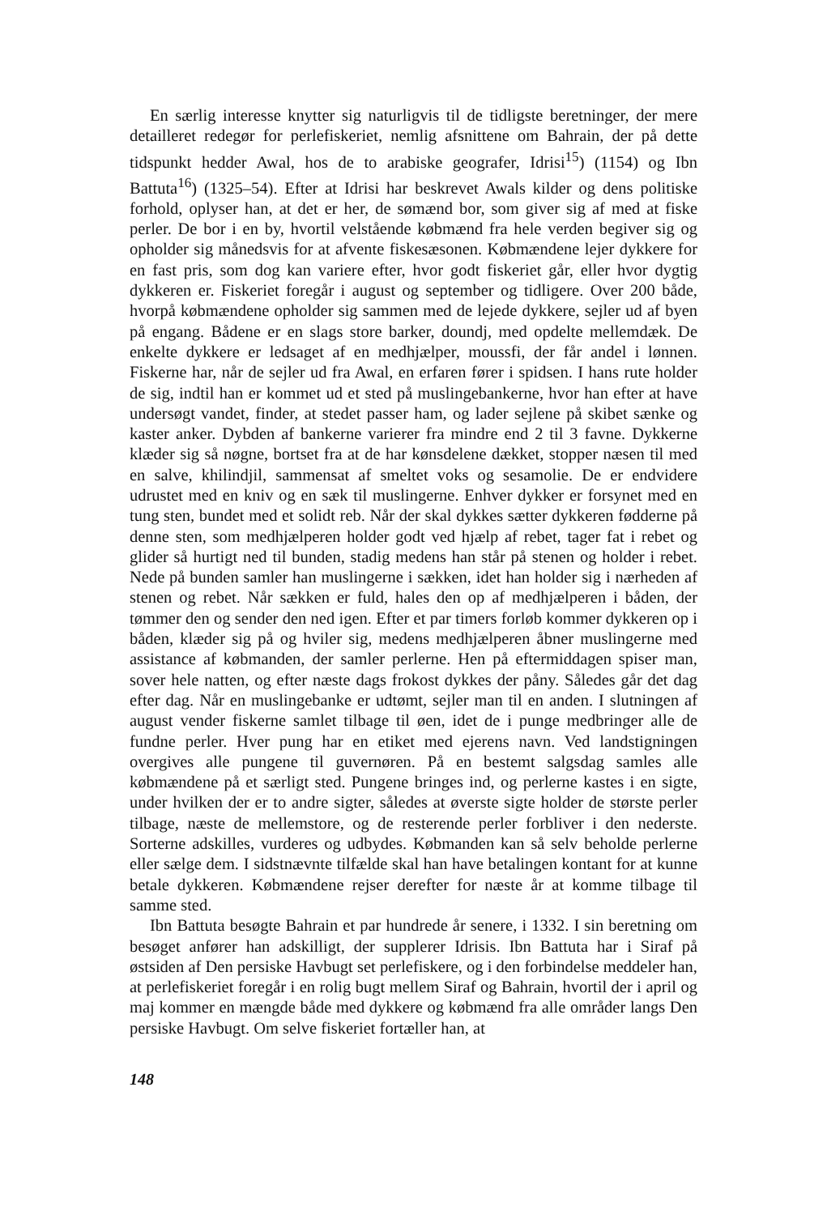En særlig interesse knytter sig naturligvis til de tidligste beretninger, der mere detailleret redegør for perlefiskeriet, nemlig afsnittene om Bahrain, der på dette tidspunkt hedder Awal, hos de to arabiske geografer, Idrisi<sup>15</sup>) (1154) og Ibn Battuta<sup>16</sup>) (1325–54). Efter at Idrisi har beskrevet Awals kilder og dens politiske forhold, oplyser han, at det er her, de sømænd bor, som giver sig af med at fiske perler. De bor i en by, hvortil velstående købmænd fra hele verden begiver sig og opholder sig månedsvis for at afvente fiskesæsonen. Købmændene lejer dykkere for en fast pris, som dog kan variere efter, hvor godt fiskeriet går, eller hvor dygtig dykkeren er. Fiskeriet foregår i august og september og tidligere. Over 200 både, hvorpå købmændene opholder sig sammen med de lejede dykkere, sejler ud af byen på engang. Bådene er en slags store barker, doundj, med opdelte mellemdæk. De enkelte dykkere er ledsaget af en medhjælper, moussfi, der får andel i lønnen. Fiskerne har, når de sejler ud fra Awal, en erfaren fører i spidsen. I hans rute holder de sig, indtil han er kommet ud et sted på muslingebankerne, hvor han efter at have undersøgt vandet, finder, at stedet passer ham, og lader sejlene på skibet sænke og kaster anker. Dybden af bankerne varierer fra mindre end 2 til 3 favne. Dykkerne klæder sig så nøgne, bortset fra at de har kønsdelene dækket, stopper næsen til med en salve, khilindjil, sammensat af smeltet voks og sesamolie. De er endvidere udrustet med en kniv og en sæk til muslingerne. Enhver dykker er forsynet med en tung sten, bundet med et solidt reb. Når der skal dykkes sætter dykkeren fødderne på denne sten, som medhjælperen holder godt ved hjælp af rebet, tager fat i rebet og glider så hurtigt ned til bunden, stadig medens han står på stenen og holder i rebet. Nede på bunden samler han muslingerne i sækken, idet han holder sig i nærheden af stenen og rebet. Når sækken er fuld, hales den op af medhjælperen i båden, der tømmer den og sender den ned igen. Efter et par timers forløb kommer dykkeren op i båden, klæder sig på og hviler sig, medens medhjælperen åbner muslingerne med assistance af købmanden, der samler perlerne. Hen på eftermiddagen spiser man, sover hele natten, og efter næste dags frokost dykkes der påny. Således går det dag efter dag. Når en muslingebanke er udtømt, sejler man til en anden. I slutningen af august vender fiskerne samlet tilbage til øen, idet de i punge medbringer alle de fundne perler. Hver pung har en etiket med ejerens navn. Ved landstigningen overgives alle pungene til guvernøren. På en bestemt salgsdag samles alle købmændene på et særligt sted. Pungene bringes ind, og perlerne kastes i en sigte, under hvilken der er to andre sigter, således at øverste sigte holder de største perler tilbage, næste de mellemstore, og de resterende perler forbliver i den nederste. Sorterne adskilles, vurderes og udbydes. Købmanden kan så selv beholde perlerne eller sælge dem. I sidstnævnte tilfælde skal han have betalingen kontant for at kunne betale dykkeren. Købmændene rejser derefter for næste år at komme tilbage til samme sted.
Ibn Battuta besøgte Bahrain et par hundrede år senere, i 1332. I sin beretning om besøget anfører han adskilligt, der supplerer Idrisis. Ibn Battuta har i Siraf på østsiden af Den persiske Havbugt set perlefiskere, og i den forbindelse meddeler han, at perlefiskeriet foregår i en rolig bugt mellem Siraf og Bahrain, hvortil der i april og maj kommer en mængde både med dykkere og købmænd fra alle områder langs Den persiske Havbugt. Om selve fiskeriet fortæller han, at
148